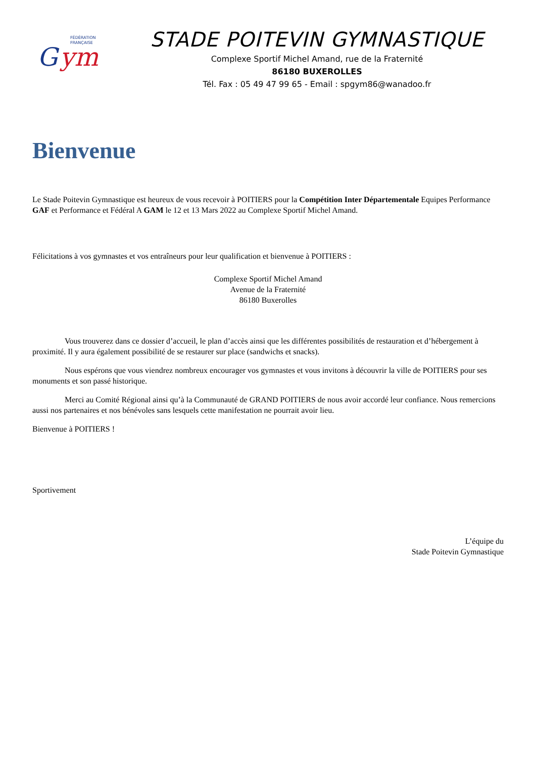FÉDÉRATION
FRANÇAISE
G
ym
STADE POITEVIN GYMNASTIQUE
Complexe Sportif Michel Amand, rue de la Fraternité
86180 BUXEROLLES
Tél. Fax : 05 49 47 99 65 - Email : spgym86@wanadoo.fr
Bienvenue
Le Stade Poitevin Gymnastique est heureux de vous recevoir à POITIERS pour la Compétition Inter Départementale Equipes Performance GAF et Performance et Fédéral A GAM le 12 et 13 Mars 2022 au Complexe Sportif Michel Amand.
Félicitations à vos gymnastes et vos entraîneurs pour leur qualification et bienvenue à POITIERS :
Complexe Sportif Michel Amand
Avenue de la Fraternité
86180 Buxerolles
Vous trouverez dans ce dossier d’accueil, le plan d’accès ainsi que les différentes possibilités de restauration et d’hébergement à proximité. Il y aura également possibilité de se restaurer sur place (sandwichs et snacks).
Nous espérons que vous viendrez nombreux encourager vos gymnastes et vous invitons à découvrir la ville de POITIERS pour ses monuments et son passé historique.
Merci au Comité Régional ainsi qu’à la Communauté de GRAND POITIERS de nous avoir accordé leur confiance. Nous remercions aussi nos partenaires et nos bénévoles sans lesquels cette manifestation ne pourrait avoir lieu.
Bienvenue à POITIERS !
Sportivement
L’équipe du
Stade Poitevin Gymnastique